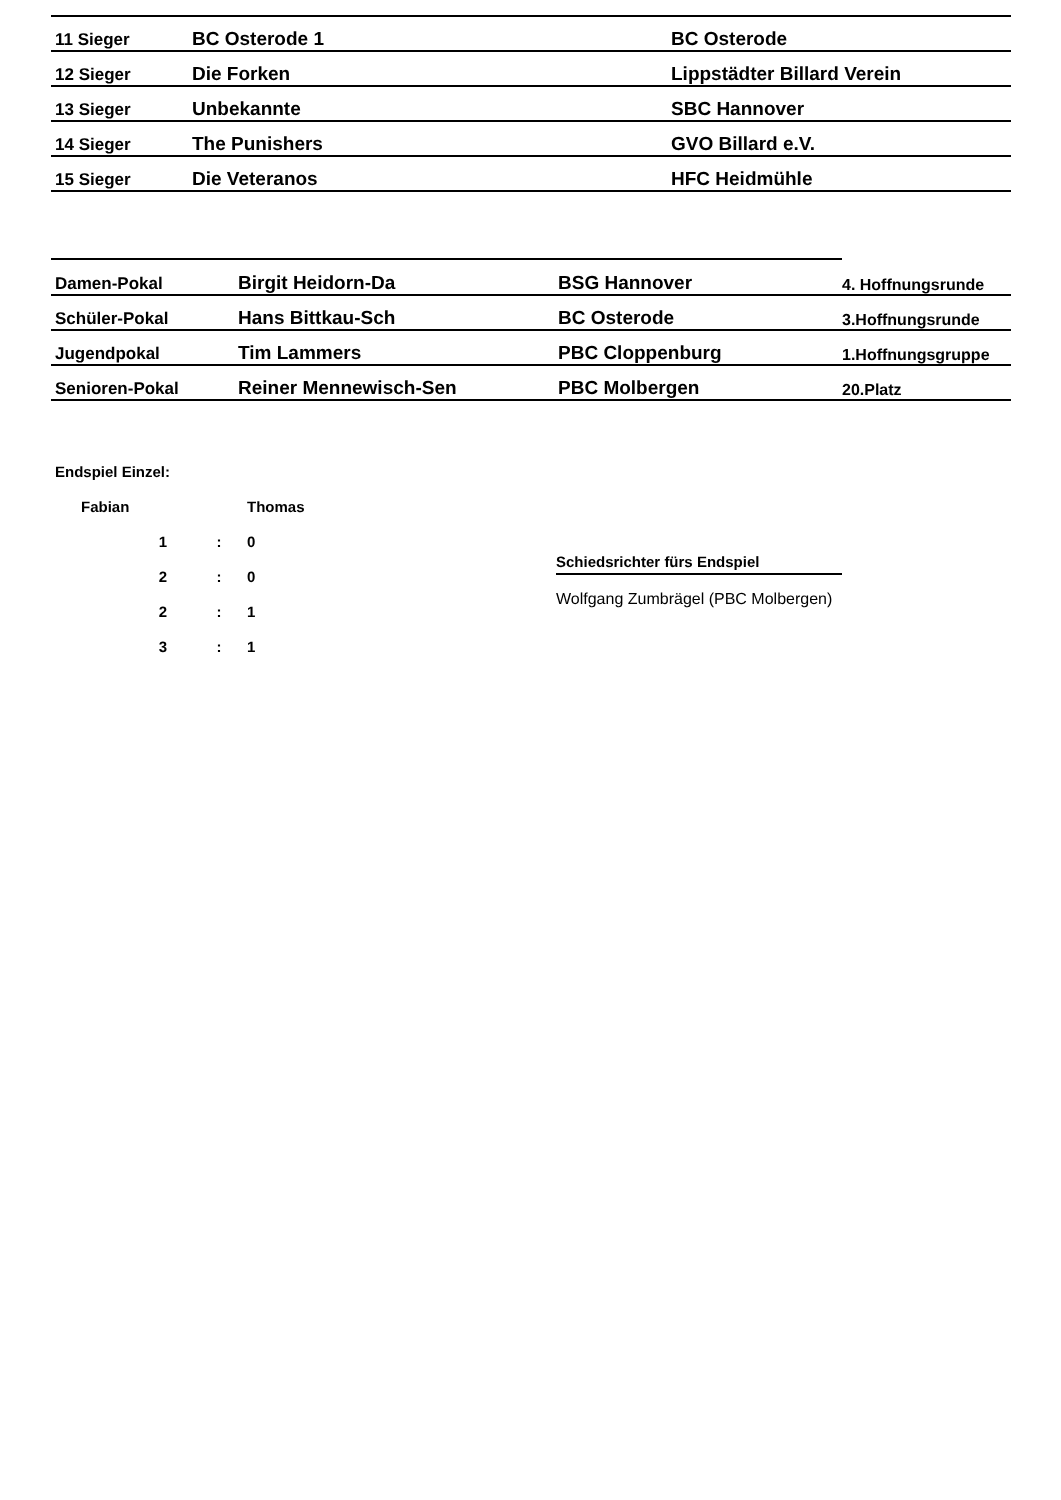| 11 Sieger | BC Osterode 1 | BC Osterode |
| 12 Sieger | Die Forken | Lippstädter Billard Verein |
| 13 Sieger | Unbekannte | SBC Hannover |
| 14 Sieger | The Punishers | GVO Billard e.V. |
| 15 Sieger | Die Veteranos | HFC Heidmühle |
| Damen-Pokal | Birgit Heidorn-Da | BSG Hannover | 4. Hoffnungsrunde |
| Schüler-Pokal | Hans Bittkau-Sch | BC Osterode | 3.Hoffnungsrunde |
| Jugendpokal | Tim Lammers | PBC Cloppenburg | 1.Hoffnungsgruppe |
| Senioren-Pokal | Reiner Mennewisch-Sen | PBC Molbergen | 20.Platz |
| Endspiel Einzel: | | | |
| | Fabian | | Thomas |
| | 1 | : | 0 |
| | 2 | : | 0 |
| | 2 | : | 1 |
| | 3 | : | 1 |
Schiedsrichter fürs Endspiel
Wolfgang Zumbrägel (PBC Molbergen)